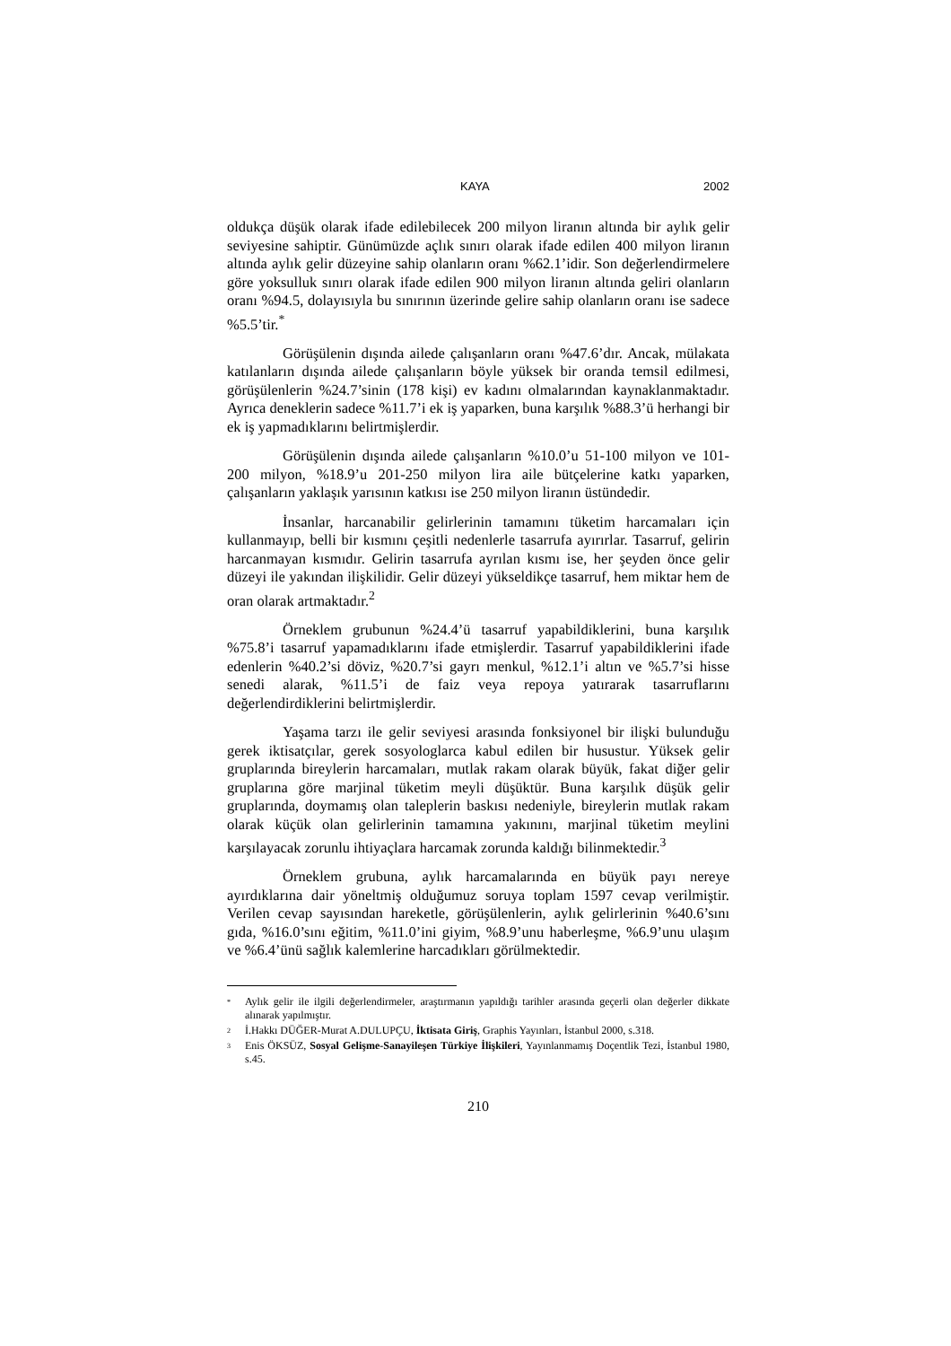KAYA 2002
oldukça düşük olarak ifade edilebilecek 200 milyon liranın altında bir aylık gelir seviyesine sahiptir. Günümüzde açlık sınırı olarak ifade edilen 400 milyon liranın altında aylık gelir düzeyine sahip olanların oranı %62.1’idir. Son değerlendirmelere göre yoksulluk sınırı olarak ifade edilen 900 milyon liranın altında geliri olanların oranı %94.5, dolayısıyla bu sınırının üzerinde gelire sahip olanların oranı ise sadece %5.5’tir.<sup>*</sup>
Görüşülenin dışında ailede çalışanların oranı %47.6’dır. Ancak, mülakata katılanların dışında ailede çalışanların böyle yüksek bir oranda temsil edilmesi, görüşülenlerin %24.7’sinin (178 kişi) ev kadını olmalarından kaynaklanmaktadır. Ayrıca deneklerin sadece %11.7’i ek iş yaparken, buna karşılık %88.3’ü herhangi bir ek iş yapmadıklarını belirtmişlerdir.
Görüşülenin dışında ailede çalışanların %10.0’u 51-100 milyon ve 101-200 milyon, %18.9’u 201-250 milyon lira aile bütçelerine katkı yaparken, çalışanların yaklaşık yarısının katkısı ise 250 milyon liranın üstündedir.
İnsanlar, harcanabilir gelirlerinin tamamını tüketim harcamaları için kullanmayıp, belli bir kısmını çeşitli nedenlerle tasarrufa ayırırlar. Tasarruf, gelirin harcanmayan kısmıdır. Gelirin tasarrufa ayrılan kısmı ise, her şeyden önce gelir düzeyi ile yakından ilişkilidir. Gelir düzeyi yükseldikçe tasarruf, hem miktar hem de oran olarak artmaktadır.<sup>2</sup>
Örneklem grubunun %24.4’ü tasarruf yapabildiklerini, buna karşılık %75.8’i tasarruf yapamadıklarını ifade etmişlerdir. Tasarruf yapabildiklerini ifade edenlerin %40.2’si döviz, %20.7’si gayrı menkul, %12.1’i altın ve %5.7’si hisse senedi alarak, %11.5’i de faiz veya repoya yatırarak tasarruflarını değerlendirdiklerini belirtmişlerdir.
Yaşama tarzı ile gelir seviyesi arasında fonksiyonel bir ilişki bulunduğu gerek iktisatçılar, gerek sosyologlarca kabul edilen bir husustur. Yüksek gelir gruplarında bireylerin harcamaları, mutlak rakam olarak büyük, fakat diğer gelir gruplarına göre marjinal tüketim meyli düşüktür. Buna karşılık düşük gelir gruplarında, doymamış olan taleplerin baskısı nedeniyle, bireylerin mutlak rakam olarak küçük olan gelirlerinin tamamına yakınını, marjinal tüketim meylini karşılayacak zorunlu ihtiyaçlara harcamak zorunda kaldığı bilinmektedir.<sup>3</sup>
Örneklem grubuna, aylık harcamalarında en büyük payı nereye ayırdıklarına dair yöneltmiş olduğumuz soruya toplam 1597 cevap verilmiştir. Verilen cevap sayısından hareketle, görüşülenlerin, aylık gelirlerinin %40.6’sını gıda, %16.0’sını eğitim, %11.0’ini giyim, %8.9’unu haberleşme, %6.9’unu ulaşım ve %6.4’ünü sağlık kalemlerine harcadıkları görülmektedir.
<sup>*</sup> Aylık gelir ile ilgili değerlendirmeler, araştırmanın yapıldığı tarihler arasında geçerli olan değerler dikkate alınarak yapılmıştır.
<sup>2</sup> İ.Hakkı DÜĞER-Murat A.DULUPÇU, İktisata Giriş, Graphis Yayınları, İstanbul 2000, s.318.
<sup>3</sup> Enis ÖKSÜZ, Sosyal Gelişme-Sanayileşen Türkiye İlişkileri, Yayınlanmamış Doçentlik Tezi, İstanbul 1980, s.45.
210